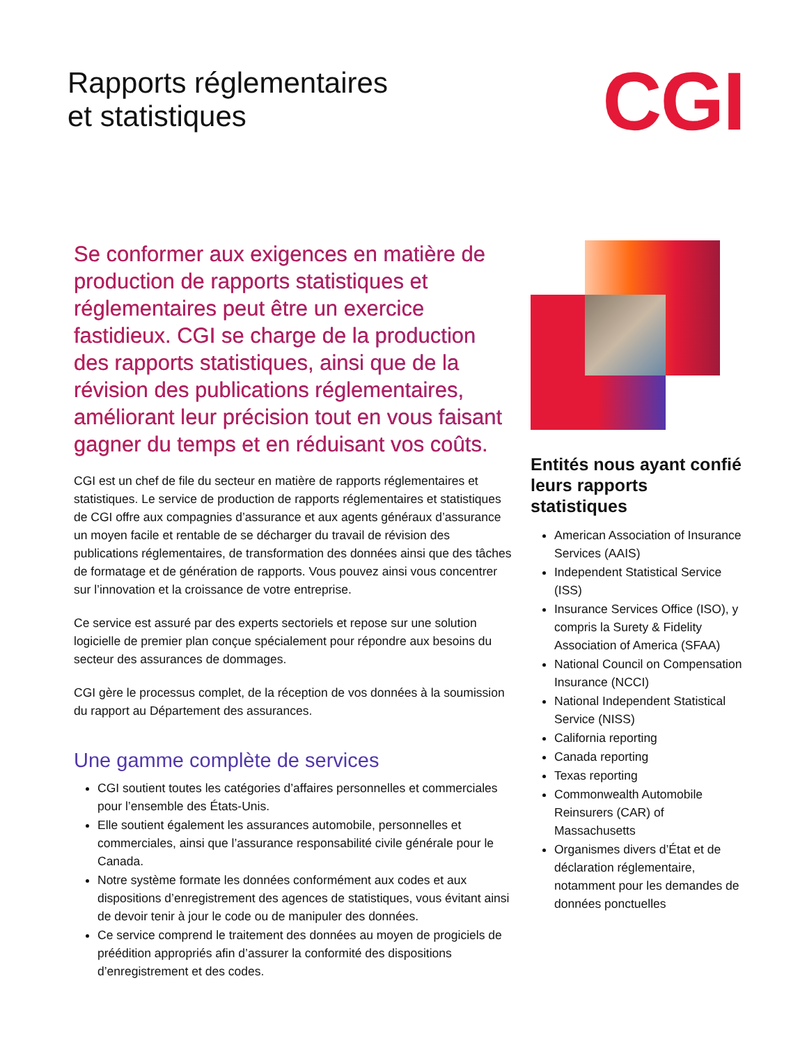Rapports réglementaires
et statistiques
CGI
Se conformer aux exigences en matière de production de rapports statistiques et réglementaires peut être un exercice fastidieux. CGI se charge de la production des rapports statistiques, ainsi que de la révision des publications réglementaires, améliorant leur précision tout en vous faisant gagner du temps et en réduisant vos coûts.
CGI est un chef de file du secteur en matière de rapports réglementaires et statistiques. Le service de production de rapports réglementaires et statistiques de CGI offre aux compagnies d’assurance et aux agents généraux d’assurance un moyen facile et rentable de se décharger du travail de révision des publications réglementaires, de transformation des données ainsi que des tâches de formatage et de génération de rapports. Vous pouvez ainsi vous concentrer sur l’innovation et la croissance de votre entreprise.
Ce service est assuré par des experts sectoriels et repose sur une solution logicielle de premier plan conçue spécialement pour répondre aux besoins du secteur des assurances de dommages.
CGI gère le processus complet, de la réception de vos données à la soumission du rapport au Département des assurances.
Une gamme complète de services
CGI soutient toutes les catégories d’affaires personnelles et commerciales pour l’ensemble des États-Unis.
Elle soutient également les assurances automobile, personnelles et commerciales, ainsi que l’assurance responsabilité civile générale pour le Canada.
Notre système formate les données conformément aux codes et aux dispositions d’enregistrement des agences de statistiques, vous évitant ainsi de devoir tenir à jour le code ou de manipuler des données.
Ce service comprend le traitement des données au moyen de progiciels de préédition appropriés afin d’assurer la conformité des dispositions d’enregistrement et des codes.
Entités nous ayant confié leurs rapports statistiques
American Association of Insurance Services (AAIS)
Independent Statistical Service (ISS)
Insurance Services Office (ISO), y compris la Surety & Fidelity Association of America (SFAA)
National Council on Compensation Insurance (NCCI)
National Independent Statistical Service (NISS)
California reporting
Canada reporting
Texas reporting
Commonwealth Automobile Reinsurers (CAR) of Massachusetts
Organismes divers d’État et de déclaration réglementaire, notamment pour les demandes de données ponctuelles